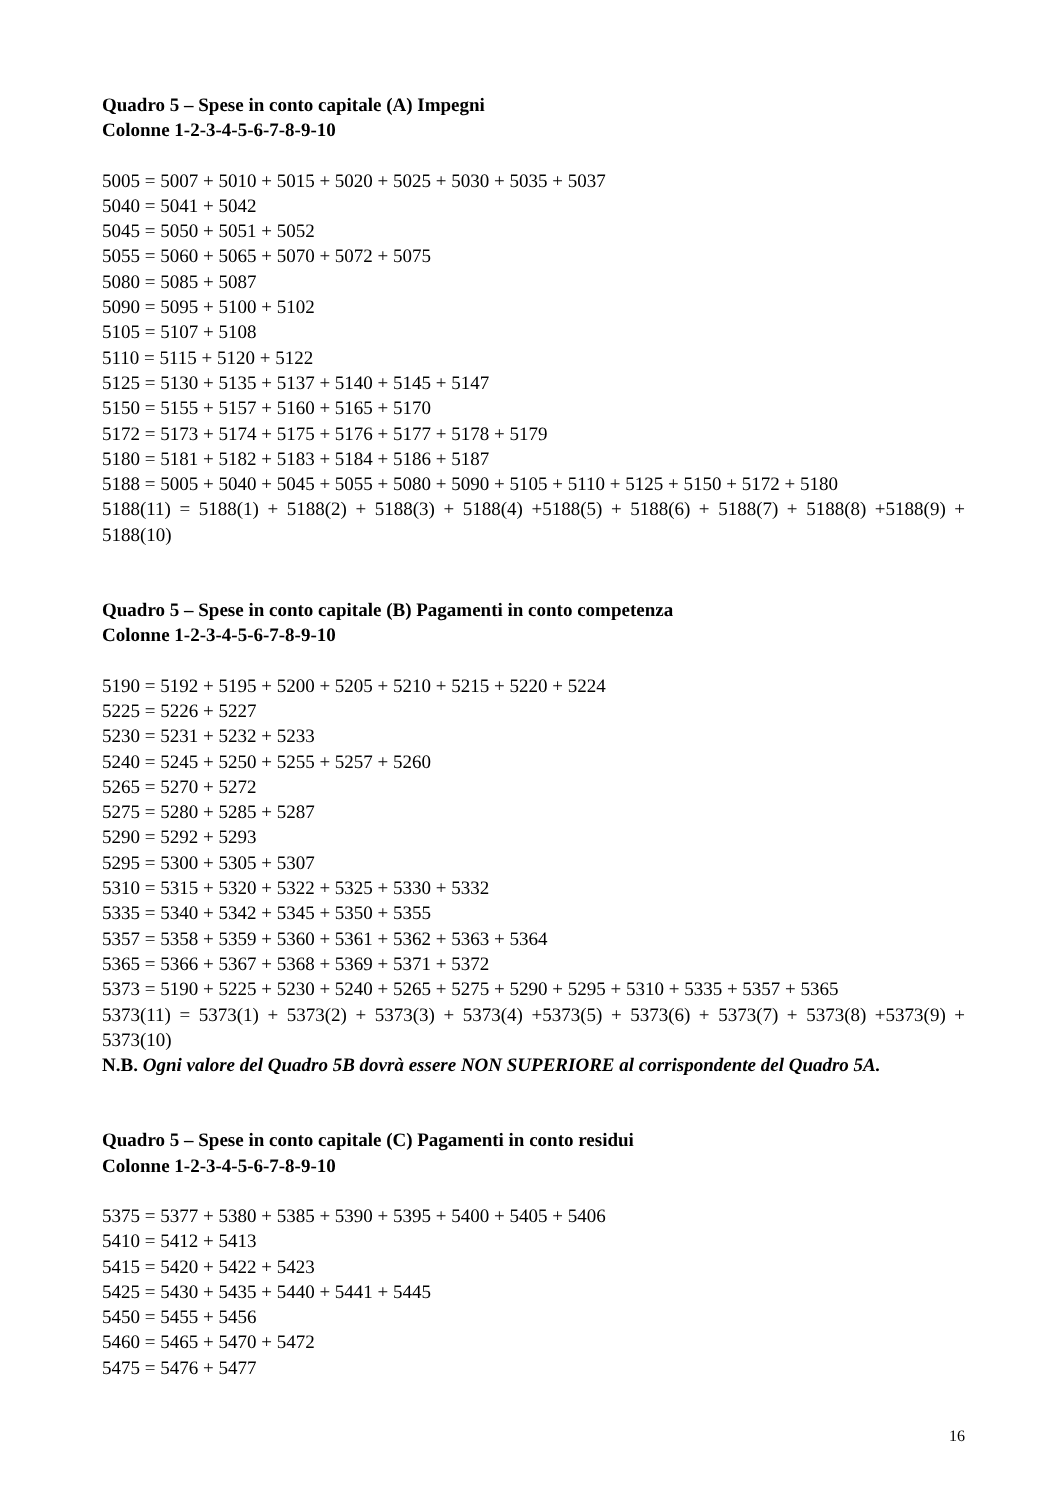Quadro 5 – Spese in conto capitale (A) Impegni
Colonne 1-2-3-4-5-6-7-8-9-10
5005 = 5007 + 5010 + 5015 + 5020 + 5025 + 5030 + 5035 + 5037
5040 = 5041 + 5042
5045 = 5050 + 5051 + 5052
5055 = 5060 + 5065 + 5070 + 5072 + 5075
5080 = 5085 + 5087
5090 = 5095 + 5100 + 5102
5105 = 5107 + 5108
5110 = 5115 + 5120 + 5122
5125 = 5130 + 5135 + 5137 + 5140 + 5145 + 5147
5150 = 5155 + 5157 + 5160 + 5165 + 5170
5172 = 5173 + 5174 + 5175 + 5176 + 5177 + 5178 + 5179
5180 = 5181 + 5182 + 5183 + 5184 + 5186 + 5187
5188 = 5005 + 5040 + 5045 + 5055 + 5080 + 5090 + 5105 + 5110 + 5125 + 5150 + 5172 + 5180
5188(11) = 5188(1) + 5188(2) + 5188(3) + 5188(4) +5188(5) + 5188(6) + 5188(7) + 5188(8) +5188(9) + 5188(10)
Quadro 5 – Spese in conto capitale (B) Pagamenti in conto competenza
Colonne 1-2-3-4-5-6-7-8-9-10
5190 = 5192 + 5195 + 5200 + 5205 + 5210 + 5215 + 5220 + 5224
5225 = 5226 + 5227
5230 = 5231 + 5232 + 5233
5240 = 5245 + 5250 + 5255 + 5257 + 5260
5265 = 5270 + 5272
5275 = 5280 + 5285 + 5287
5290 = 5292 + 5293
5295 = 5300 + 5305 + 5307
5310 = 5315 + 5320 + 5322 + 5325 + 5330 + 5332
5335 = 5340 + 5342 + 5345 + 5350 + 5355
5357 = 5358 + 5359 + 5360 + 5361 + 5362 + 5363 + 5364
5365 = 5366 + 5367 + 5368 + 5369 + 5371 + 5372
5373 = 5190 + 5225 + 5230 + 5240 + 5265 + 5275 + 5290 + 5295 + 5310 + 5335 + 5357 + 5365
5373(11) = 5373(1) + 5373(2) + 5373(3) + 5373(4) +5373(5) + 5373(6) + 5373(7) + 5373(8) +5373(9) + 5373(10)
N.B. Ogni valore del Quadro 5B dovrà essere NON SUPERIORE al corrispondente del Quadro 5A.
Quadro 5 – Spese in conto capitale (C) Pagamenti in conto residui
Colonne 1-2-3-4-5-6-7-8-9-10
5375 = 5377 + 5380 + 5385 + 5390 + 5395 + 5400 + 5405 + 5406
5410 = 5412 + 5413
5415 = 5420 + 5422 + 5423
5425 = 5430 + 5435 + 5440 + 5441 + 5445
5450 = 5455 + 5456
5460 = 5465 + 5470 + 5472
5475 = 5476 + 5477
16